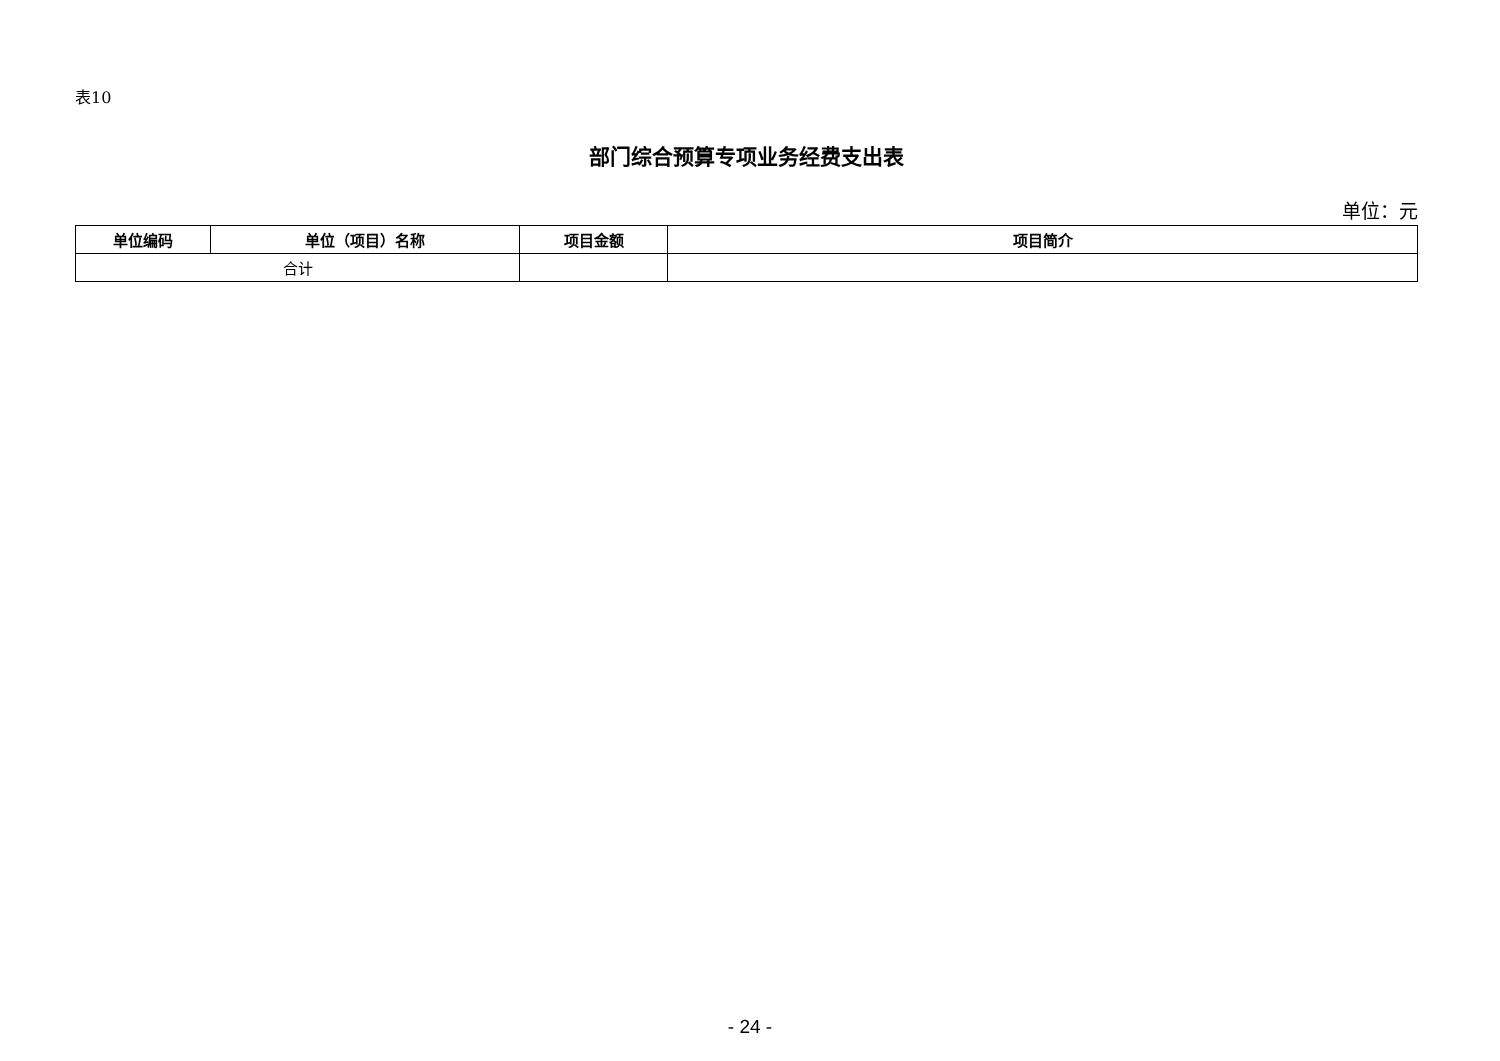表10
部门综合预算专项业务经费支出表
单位：元
| 单位编码 | 单位（项目）名称 | 项目金额 | 项目简介 |
| --- | --- | --- | --- |
| 合计 | | | |
- 24 -